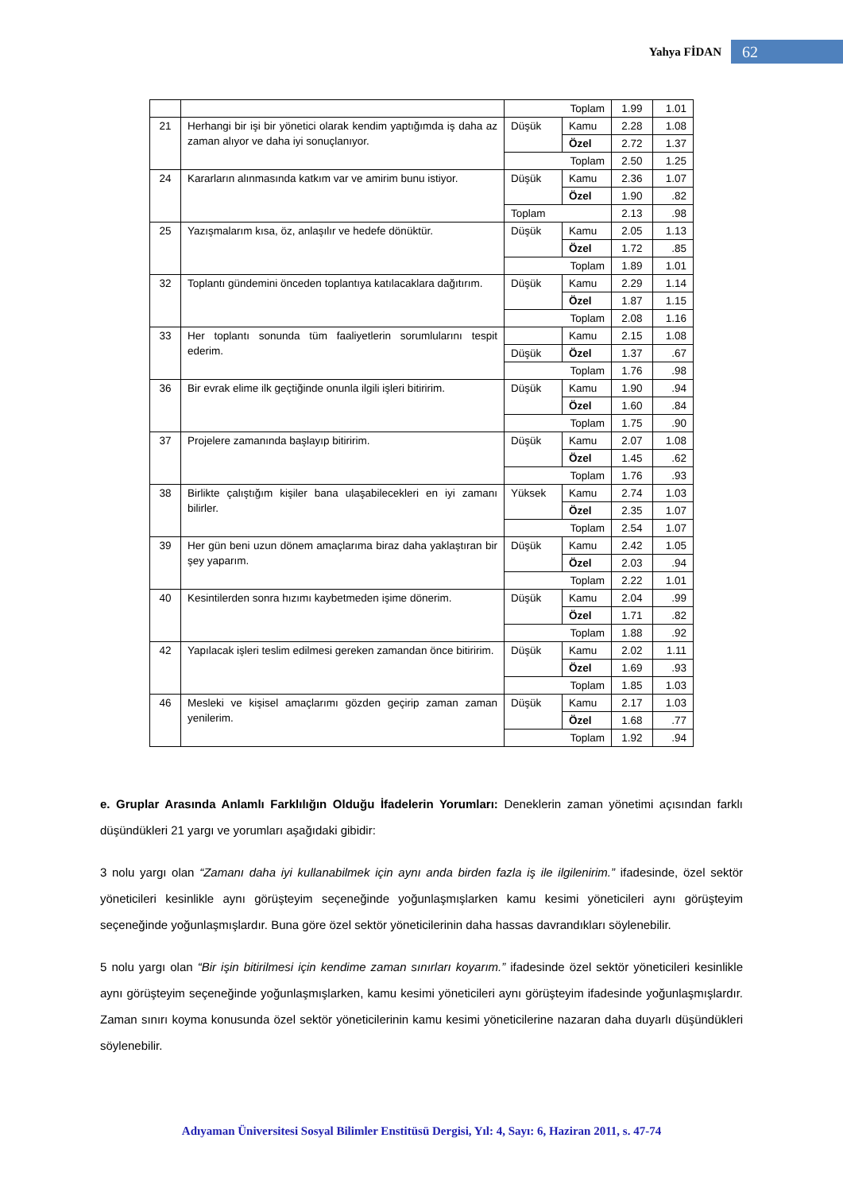Yahya FİDAN 62
| | | Toplam | | 1.99 | 1.01 |
| 21 | Herhangi bir işi bir yönetici olarak kendim yaptığımda iş daha az zaman alıyor ve daha iyi sonuçlanıyor. | Düşük | Kamu | 2.28 | 1.08 |
| | | | Özel | 2.72 | 1.37 |
| | | Toplam | | 2.50 | 1.25 |
| 24 | Kararların alınmasında katkım var ve amirim bunu istiyor. | Düşük | Kamu | 2.36 | 1.07 |
| | | | Özel | 1.90 | .82 |
| | | Toplam | | 2.13 | .98 |
| 25 | Yazışmalarım kısa, öz, anlaşılır ve hedefe dönüktür. | Düşük | Kamu | 2.05 | 1.13 |
| | | | Özel | 1.72 | .85 |
| | | Toplam | | 1.89 | 1.01 |
| 32 | Toplantı gündemini önceden toplantıya katılacaklara dağıtırım. | Düşük | Kamu | 2.29 | 1.14 |
| | | | Özel | 1.87 | 1.15 |
| | | Toplam | | 2.08 | 1.16 |
| 33 | Her toplantı sonunda tüm faaliyetlerin sorumlularını tespit ederim. | | Kamu | 2.15 | 1.08 |
| | | Düşük | Özel | 1.37 | .67 |
| | | Toplam | | 1.76 | .98 |
| 36 | Bir evrak elime ilk geçtiğinde onunla ilgili işleri bitiririm. | Düşük | Kamu | 1.90 | .94 |
| | | | Özel | 1.60 | .84 |
| | | Toplam | | 1.75 | .90 |
| 37 | Projelere zamanında başlayıp bitiririm. | Düşük | Kamu | 2.07 | 1.08 |
| | | | Özel | 1.45 | .62 |
| | | Toplam | | 1.76 | .93 |
| 38 | Birlikte çalıştığım kişiler bana ulaşabilecekleri en iyi zamanı bilirler. | Yüksek | Kamu | 2.74 | 1.03 |
| | | | Özel | 2.35 | 1.07 |
| | | Toplam | | 2.54 | 1.07 |
| 39 | Her gün beni uzun dönem amaçlarıma biraz daha yaklaştıran bir şey yaparım. | Düşük | Kamu | 2.42 | 1.05 |
| | | | Özel | 2.03 | .94 |
| | | Toplam | | 2.22 | 1.01 |
| 40 | Kesintilerden sonra hızımı kaybetmeden işime dönerim. | Düşük | Kamu | 2.04 | .99 |
| | | | Özel | 1.71 | .82 |
| | | Toplam | | 1.88 | .92 |
| 42 | Yapılacak işleri teslim edilmesi gereken zamandan önce bitiririm. | Düşük | Kamu | 2.02 | 1.11 |
| | | | Özel | 1.69 | .93 |
| | | Toplam | | 1.85 | 1.03 |
| 46 | Mesleki ve kişisel amaçlarımı gözden geçirip zaman zaman yenilerim. | Düşük | Kamu | 2.17 | 1.03 |
| | | | Özel | 1.68 | .77 |
| | | Toplam | | 1.92 | .94 |
e. Gruplar Arasında Anlamlı Farklılığın Olduğu İfadelerin Yorumları: Deneklerin zaman yönetimi açısından farklı düşündükleri 21 yargı ve yorumları aşağıdaki gibidir:
3 nolu yargı olan “Zamanı daha iyi kullanabilmek için aynı anda birden fazla iş ile ilgilenirim.” ifadesinde, özel sektör yöneticileri kesinlikle aynı görüşteyim seçeneğinde yoğunlaşmışlarken kamu kesimi yöneticileri aynı görüşteyim seçeneğinde yoğunlaşmışlardır. Buna göre özel sektör yöneticilerinin daha hassas davrandıkları söylenebilir.
5 nolu yargı olan “Bir işin bitirilmesi için kendime zaman sınırları koyarım.” ifadesinde özel sektör yöneticileri kesinlikle aynı görüşteyim seçeneğinde yoğunlaşmışlarken, kamu kesimi yöneticileri aynı görüşteyim ifadesinde yoğunlaşmışlardır. Zaman sınırı koyma konusunda özel sektör yöneticilerinin kamu kesimi yöneticilerine nazaran daha duyarlı düşündükleri söylenebilir.
Adıyaman Üniversitesi Sosyal Bilimler Enstitüsü Dergisi, Yıl: 4, Sayı: 6, Haziran 2011, s. 47-74